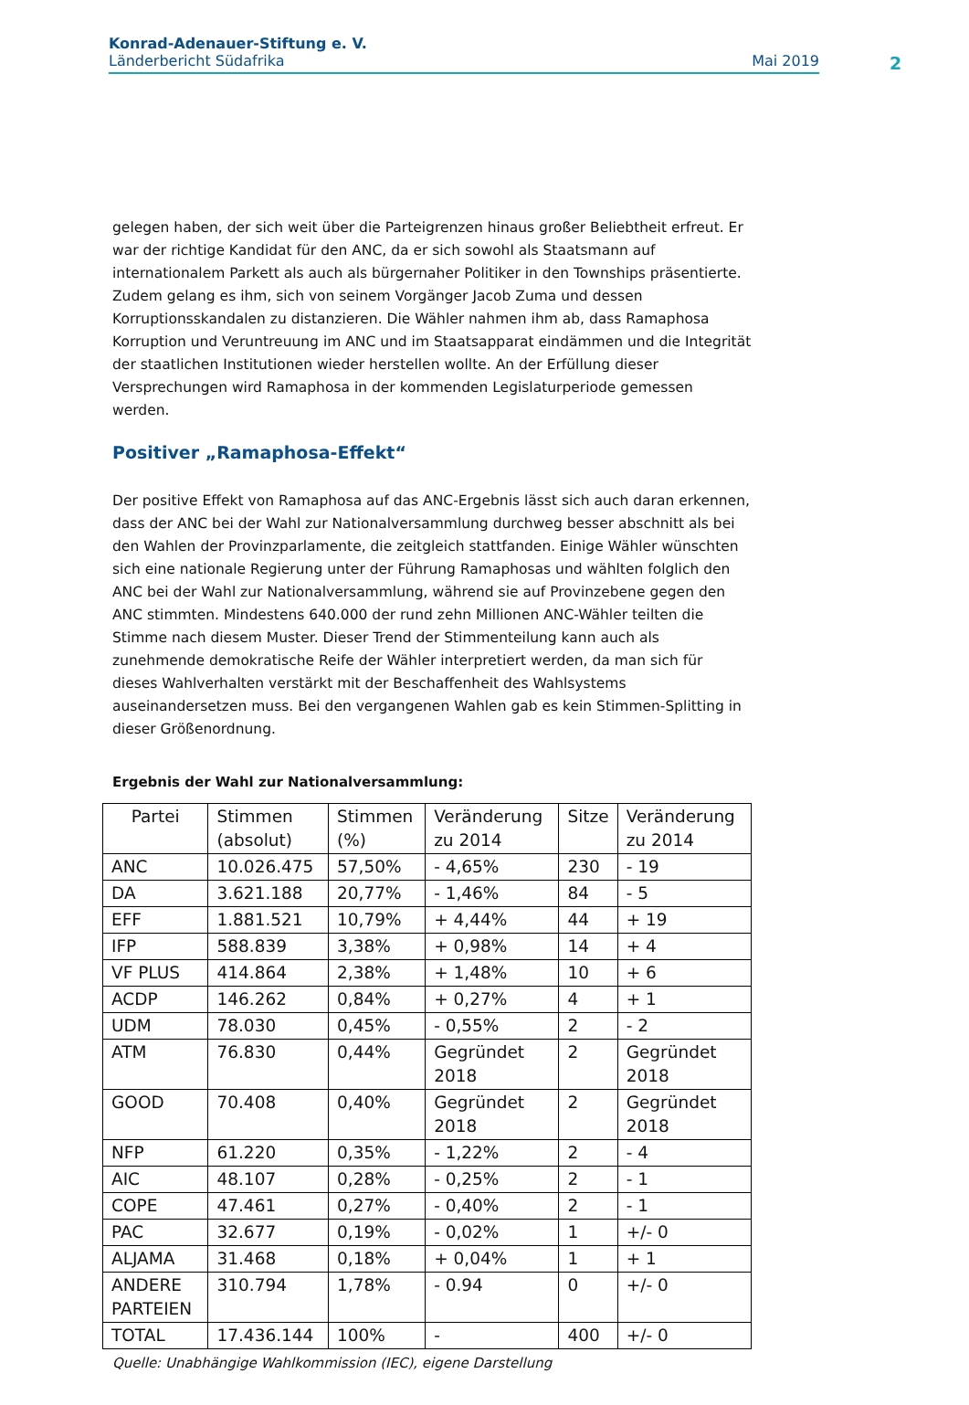Konrad-Adenauer-Stiftung e. V.
Länderbericht Südafrika Mai 2019
2
gelegen haben, der sich weit über die Parteigrenzen hinaus großer Beliebtheit erfreut. Er war der richtige Kandidat für den ANC, da er sich sowohl als Staatsmann auf internationalem Parkett als auch als bürgernaher Politiker in den Townships präsentierte. Zudem gelang es ihm, sich von seinem Vorgänger Jacob Zuma und dessen Korruptionsskandalen zu distanzieren. Die Wähler nahmen ihm ab, dass Ramaphosa Korruption und Veruntreuung im ANC und im Staatsapparat eindämmen und die Integrität der staatlichen Institutionen wieder herstellen wollte. An der Erfüllung dieser Versprechungen wird Ramaphosa in der kommenden Legislaturperiode gemessen werden.
Positiver „Ramaphosa-Effekt“
Der positive Effekt von Ramaphosa auf das ANC-Ergebnis lässt sich auch daran erkennen, dass der ANC bei der Wahl zur Nationalversammlung durchweg besser abschnitt als bei den Wahlen der Provinzparlamente, die zeitgleich stattfanden. Einige Wähler wünschten sich eine nationale Regierung unter der Führung Ramaphosas und wählten folglich den ANC bei der Wahl zur Nationalversammlung, während sie auf Provinzebene gegen den ANC stimmten. Mindestens 640.000 der rund zehn Millionen ANC-Wähler teilten die Stimme nach diesem Muster. Dieser Trend der Stimmenteilung kann auch als zunehmende demokratische Reife der Wähler interpretiert werden, da man sich für dieses Wahlverhalten verstärkt mit der Beschaffenheit des Wahlsystems auseinandersetzen muss. Bei den vergangenen Wahlen gab es kein Stimmen-Splitting in dieser Größenordnung.
Ergebnis der Wahl zur Nationalversammlung:
| Partei | Stimmen (absolut) | Stimmen (%) | Veränderung zu 2014 | Sitze | Veränderung zu 2014 |
| --- | --- | --- | --- | --- | --- |
| ANC | 10.026.475 | 57,50% | - 4,65% | 230 | - 19 |
| DA | 3.621.188 | 20,77% | - 1,46% | 84 | - 5 |
| EFF | 1.881.521 | 10,79% | + 4,44% | 44 | + 19 |
| IFP | 588.839 | 3,38% | + 0,98% | 14 | + 4 |
| VF PLUS | 414.864 | 2,38% | + 1,48% | 10 | + 6 |
| ACDP | 146.262 | 0,84% | + 0,27% | 4 | + 1 |
| UDM | 78.030 | 0,45% | - 0,55% | 2 | - 2 |
| ATM | 76.830 | 0,44% | Gegründet 2018 | 2 | Gegründet 2018 |
| GOOD | 70.408 | 0,40% | Gegründet 2018 | 2 | Gegründet 2018 |
| NFP | 61.220 | 0,35% | - 1,22% | 2 | - 4 |
| AIC | 48.107 | 0,28% | - 0,25% | 2 | - 1 |
| COPE | 47.461 | 0,27% | - 0,40% | 2 | - 1 |
| PAC | 32.677 | 0,19% | - 0,02% | 1 | +/- 0 |
| ALJAMA | 31.468 | 0,18% | + 0,04% | 1 | + 1 |
| ANDERE PARTEIEN | 310.794 | 1,78% | - 0.94 | 0 | +/- 0 |
| TOTAL | 17.436.144 | 100% | - | 400 | +/- 0 |
Quelle: Unabhängige Wahlkommission (IEC), eigene Darstellung